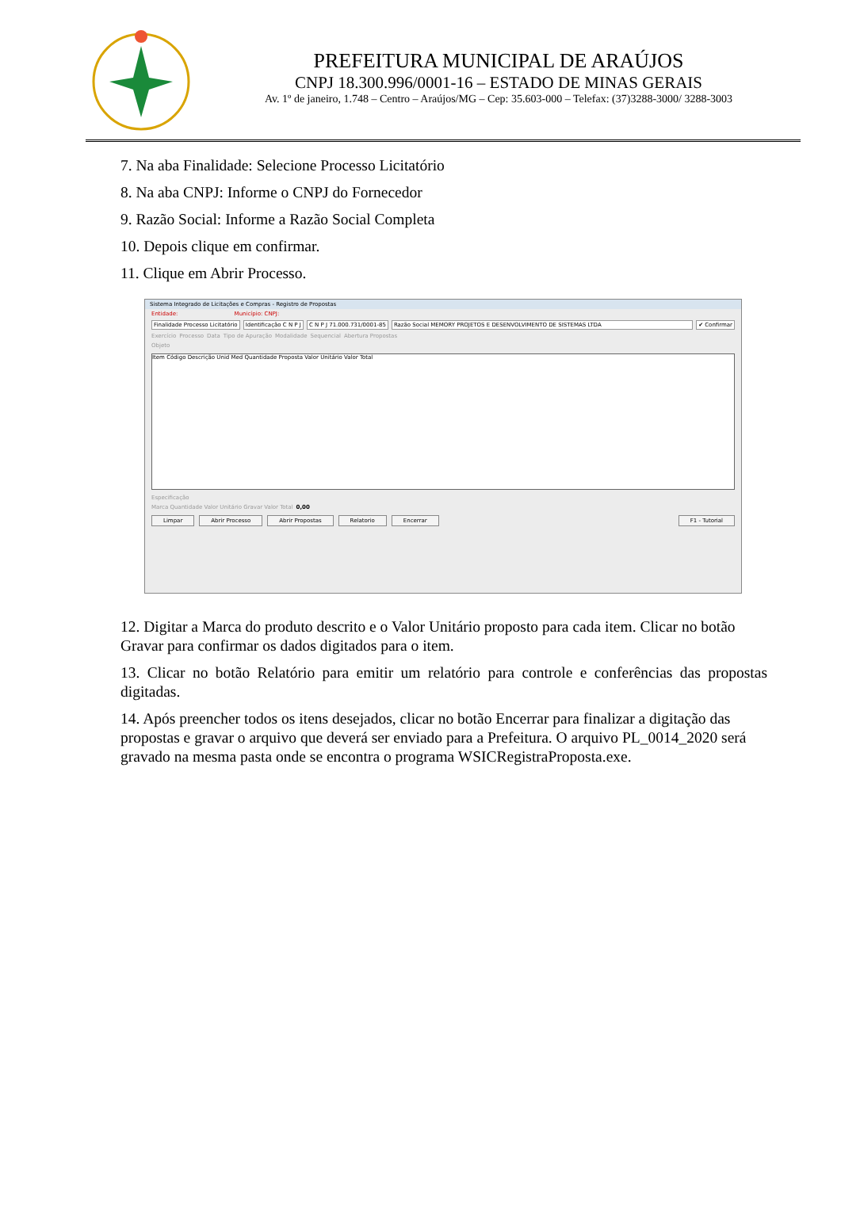PREFEITURA MUNICIPAL DE ARAÚJOS
CNPJ 18.300.996/0001-16 – ESTADO DE MINAS GERAIS
Av. 1º de janeiro, 1.748 – Centro – Araújos/MG – Cep: 35.603-000 – Telefax: (37)3288-3000/ 3288-3003
7. Na aba Finalidade: Selecione Processo Licitatório
8. Na aba CNPJ: Informe o CNPJ do Fornecedor
9. Razão Social: Informe a Razão Social Completa
10. Depois clique em confirmar.
11. Clique em Abrir Processo.
Sistema Integrado de Licitações e Compras - Registro de Propostas
Entidade: Município: CNPJ:
Finalidade Processo Licitatório
Identificação C N P J C N P J 71.000.731/0001-85 Razão Social MEMORY PROJETOS E DESENVOLVIMENTO DE SISTEMAS LTDA
✔ Confirmar
Exercício Processo Data Tipo de Apuração Modalidade Sequencial Abertura Propostas
Objeto
Item Código Descrição Unid Med Quantidade Proposta Valor Unitário Valor Total
Especificação
Marca Quantidade Valor Unitário Gravar Valor Total 0,00
Limpar Abrir Processo Abrir Propostas Relatorio Encerrar F1 - Tutorial
12. Digitar a Marca do produto descrito e o Valor Unitário proposto para cada item. Clicar no botão Gravar para confirmar os dados digitados para o item.
13. Clicar no botão Relatório para emitir um relatório para controle e conferências das propostas digitadas.
14. Após preencher todos os itens desejados, clicar no botão Encerrar para finalizar a digitação das propostas e gravar o arquivo que deverá ser enviado para a Prefeitura. O arquivo PL_0014_2020 será gravado na mesma pasta onde se encontra o programa WSICRegistraProposta.exe.